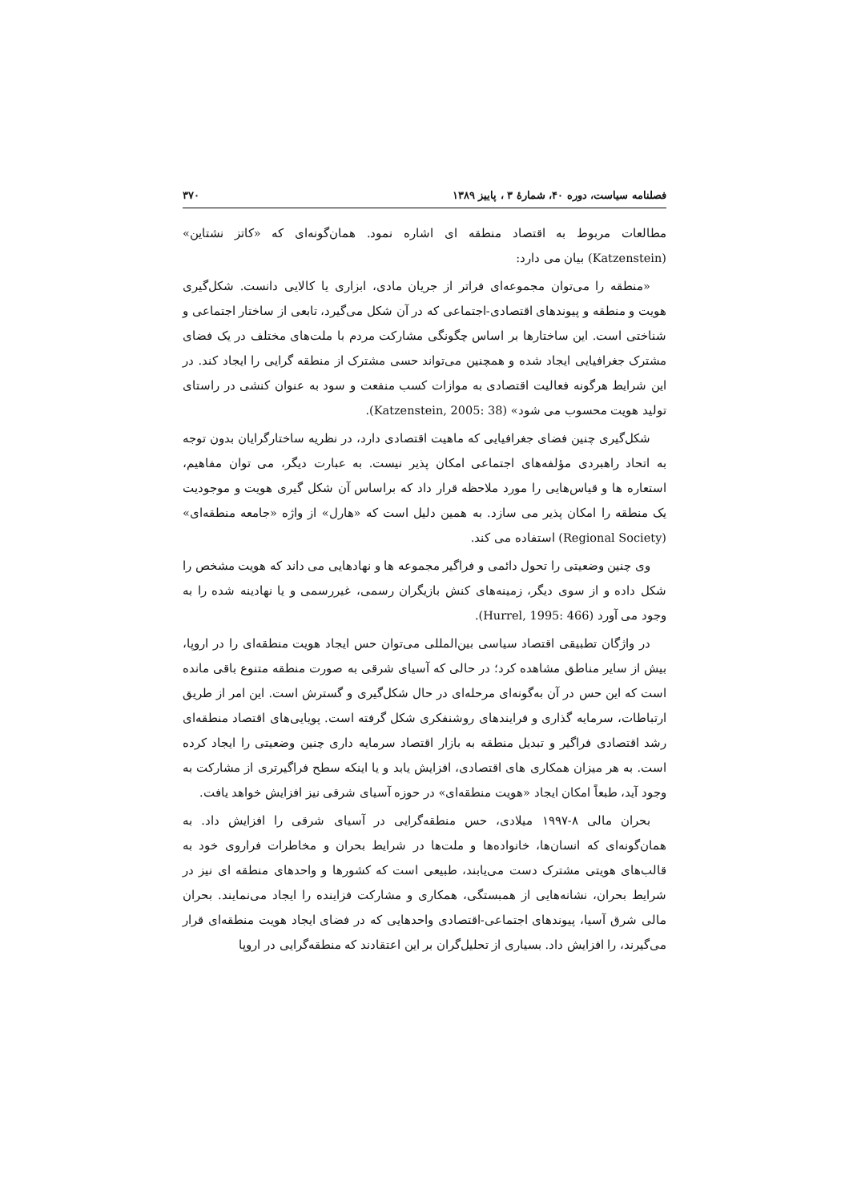فصلنامه سیاست، دوره ۴۰، شمارهٔ ۳ ، پاییز ۱۳۸۹ ۳۷۰
مطالعات مربوط به اقتصاد منطقه ای اشاره نمود. همان‌گونه‌ای که «کاتز نشتاین» (Katzenstein) بیان می دارد:
«منطقه را می‌توان مجموعه‌ای فراتر از جریان مادی، ابزاری یا کالایی دانست. شکل‌گیری هویت و منطقه و پیوندهای اقتصادی-اجتماعی که در آن شکل می‌گیرد، تابعی از ساختار اجتماعی و شناختی است. این ساختارها بر اساس چگونگی مشارکت مردم با ملت‌های مختلف در یک فضای مشترک جغرافیایی ایجاد شده و همچنین می‌تواند حسی مشترک از منطقه گرایی را ایجاد کند. در این شرایط هرگونه فعالیت اقتصادی به موازات کسب منفعت و سود به عنوان کنشی در راستای تولید هویت محسوب می شود» (Katzenstein, 2005: 38).
شکل‌گیری چنین فضای جغرافیایی که ماهیت اقتصادی دارد، در نظریه ساختارگرایان بدون توجه به اتحاد راهبردی مؤلفه‌های اجتماعی امکان پذیر نیست. به عبارت دیگر، می توان مفاهیم، استعاره ها و قیاس‌هایی را مورد ملاحظه قرار داد که براساس آن شکل گیری هویت و موجودیت یک منطقه را امکان پذیر می سازد. به همین دلیل است که «هارل» از واژه «جامعه منطقه‌ای» (Regional Society) استفاده می کند.
وی چنین وضعیتی را تحول دائمی و فراگیر مجموعه ها و نهادهایی می داند که هویت مشخص را شکل داده و از سوی دیگر، زمینه‌های کنش بازیگران رسمی، غیررسمی و یا نهادینه شده را به وجود می آورد (Hurrel, 1995: 466).
در واژگان تطبیقی اقتصاد سیاسی بین‌المللی می‌توان حس ایجاد هویت منطقه‌ای را در اروپا، بیش از سایر مناطق مشاهده کرد؛ در حالی که آسیای شرقی به صورت منطقه متنوع باقی مانده است که این حس در آن به‌گونه‌ای مرحله‌ای در حال شکل‌گیری و گسترش است. این امر از طریق ارتباطات، سرمایه گذاری و فرایندهای روشنفکری شکل گرفته است. پویایی‌های اقتصاد منطقه‌ای رشد اقتصادی فراگیر و تبدیل منطقه به بازار اقتصاد سرمایه داری چنین وضعیتی را ایجاد کرده است. به هر میزان همکاری های اقتصادی، افزایش یابد و یا اینکه سطح فراگیرتری از مشارکت به وجود آید، طبعاً امکان ایجاد «هویت منطقه‌ای» در حوزه آسیای شرقی نیز افزایش خواهد یافت.
بحران مالی ۸-۱۹۹۷ میلادی، حس منطقه‌گرایی در آسیای شرقی را افزایش داد. به همان‌گونه‌ای که انسان‌ها، خانواده‌ها و ملت‌ها در شرایط بحران و مخاطرات فراروی خود به قالب‌های هویتی مشترک دست می‌یابند، طبیعی است که کشورها و واحدهای منطقه ای نیز در شرایط بحران، نشانه‌هایی از همبستگی، همکاری و مشارکت فزاینده را ایجاد می‌نمایند. بحران مالی شرق آسیا، پیوندهای اجتماعی-اقتصادی واحدهایی که در فضای ایجاد هویت منطقه‌ای قرار می‌گیرند، را افزایش داد. بسیاری از تحلیل‌گران بر این اعتقادند که منطقه‌گرایی در اروپا